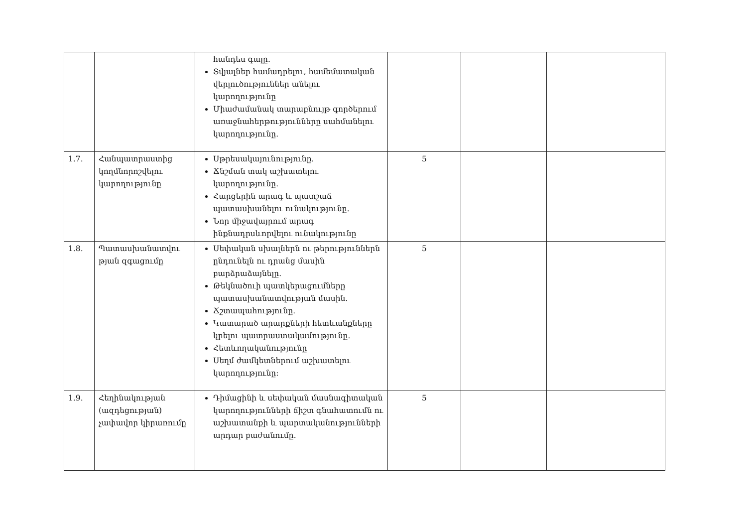| | | հանդես գալը. Տվյալներ համադրելու, համեմատական վերլուծություններ անելու կարողությունը Միաժամանակ տարաբնույթ գործերում առաջնահերթությունները սահմանելու կարողությունը. | | | |
| 1.7. | Հանպատրաստից կողմնորոշվելու կարողությունը | Սթրեսակայունությունը. Ճնշման տակ աշխատելու կարողությունը. Հարցերին արագ և պատշաճ պատասխանելու ունակությունը. Նոր միջավայրում արագ ինքնադրսևորվելու ունակությունը | 5 | | |
| 1.8. | Պատասխանատվու թյան զգացումը | Սեփական սխալներն ու թերություններն ընդունելն ու դրանց մասին բարձրաձայնելը. Թեկնածուի պատկերացումները պատասխանատվության մասին. Ճշտապահությունը. Կատարած արարքների հետևանքները կրելու պատրաստակամությունը. Հետևողականությունը Սեղմ ժամկետներում աշխատելու կարողությունը: | 5 | | |
| 1.9. | Հեղինակության (ազդեցության) չափավոր կիրառումը | Դիմացինի և սեփական մասնագիտական կարողությունների ճիշտ գնահատումն ու աշխատանքի և պարտականությունների արդար բաժանումը. | 5 | | |